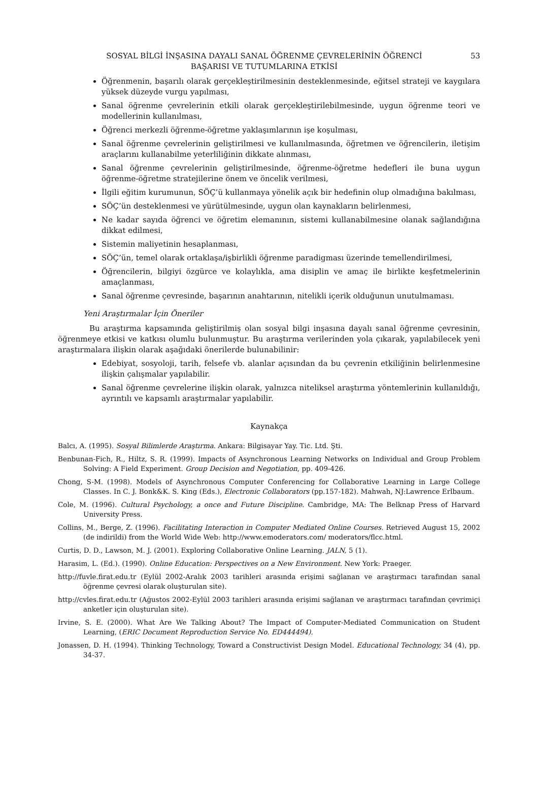SOSYAL BİLGİ İNŞASINA DAYALI SANAL ÖĞRENME ÇEVRELERİNİN ÖĞRENCİ
BAŞARISI VE TUTUMLARINA ETKİSİ
53
Öğrenmenin, başarılı olarak gerçekleştirilmesinin desteklenmesinde, eğitsel strateji ve kaygılara yüksek düzeyde vurgu yapılması,
Sanal öğrenme çevrelerinin etkili olarak gerçekleştirilebilmesinde, uygun öğrenme teori ve modellerinin kullanılması,
Öğrenci merkezli öğrenme-öğretme yaklaşımlarının işe koşulması,
Sanal öğrenme çevrelerinin geliştirilmesi ve kullanılmasında, öğretmen ve öğrencilerin, iletişim araçlarını kullanabilme yeterliliğinin dikkate alınması,
Sanal öğrenme çevrelerinin geliştirilmesinde, öğrenme-öğretme hedefleri ile buna uygun öğrenme-öğretme stratejilerine önem ve öncelik verilmesi,
İlgili eğitim kurumunun, SÖÇ’ü kullanmaya yönelik açık bir hedefinin olup olmadığına bakılması,
SÖÇ’ün desteklenmesi ve yürütülmesinde, uygun olan kaynakların belirlenmesi,
Ne kadar sayıda öğrenci ve öğretim elemanının, sistemi kullanabilmesine olanak sağlandığına dikkat edilmesi,
Sistemin maliyetinin hesaplanması,
SÖÇ’ün, temel olarak ortaklaşa/işbirlikli öğrenme paradigması üzerinde temellendirilmesi,
Öğrencilerin, bilgiyi özgürce ve kolaylıkla, ama disiplin ve amaç ile birlikte keşfetmelerinin amaçlanması,
Sanal öğrenme çevresinde, başarının anahtarının, nitelikli içerik olduğunun unutulmaması.
Yeni Araştırmalar İçin Öneriler
Bu araştırma kapsamında geliştirilmiş olan sosyal bilgi inşasına dayalı sanal öğrenme çevresinin, öğrenmeye etkisi ve katkısı olumlu bulunmuştur. Bu araştırma verilerinden yola çıkarak, yapılabilecek yeni araştırmalara ilişkin olarak aşağıdaki önerilerde bulunabilinir:
Edebiyat, sosyoloji, tarih, felsefe vb. alanlar açısından da bu çevrenin etkiliğinin belirlenmesine ilişkin çalışmalar yapılabilir.
Sanal öğrenme çevrelerine ilişkin olarak, yalnızca niteliksel araştırma yöntemlerinin kullanıldığı, ayrıntılı ve kapsamlı araştırmalar yapılabilir.
Kaynakça
Balcı, A. (1995). Sosyal Bilimlerde Araştırma. Ankara: Bilgisayar Yay. Tic. Ltd. Şti.
Benbunan-Fich, R., Hiltz, S. R. (1999). Impacts of Asynchronous Learning Networks on Individual and Group Problem Solving: A Field Experiment. Group Decision and Negotiation, pp. 409-426.
Chong, S-M. (1998). Models of Asynchronous Computer Conferencing for Collaborative Learning in Large College Classes. In C. J. Bonk&K. S. King (Eds.), Electronic Collaborators (pp.157-182). Mahwah, NJ:Lawrence Erlbaum.
Cole, M. (1996). Cultural Psychology, a once and Future Discipline. Cambridge, MA: The Belknap Press of Harvard University Press.
Collins, M., Berge, Z. (1996). Facilitating Interaction in Computer Mediated Online Courses. Retrieved August 15, 2002 (de indirildi) from the World Wide Web: http://www.emoderators.com/ moderators/flcc.html.
Curtis, D. D., Lawson, M. J. (2001). Exploring Collaborative Online Learning. JALN, 5 (1).
Harasim, L. (Ed.). (1990). Online Education: Perspectives on a New Environment. New York: Praeger.
http://fuvle.firat.edu.tr (Eylül 2002-Aralık 2003 tarihleri arasında erişimi sağlanan ve araştırmacı tarafından sanal öğrenme çevresi olarak oluşturulan site).
http://cvles.firat.edu.tr (Ağustos 2002-Eylül 2003 tarihleri arasında erişimi sağlanan ve araştırmacı tarafından çevrimiçi anketler için oluşturulan site).
Irvine, S. E. (2000). What Are We Talking About? The Impact of Computer-Mediated Communication on Student Learning, (ERIC Document Reproduction Service No. ED444494).
Jonassen, D. H. (1994). Thinking Technology, Toward a Constructivist Design Model. Educational Technology, 34 (4), pp. 34-37.